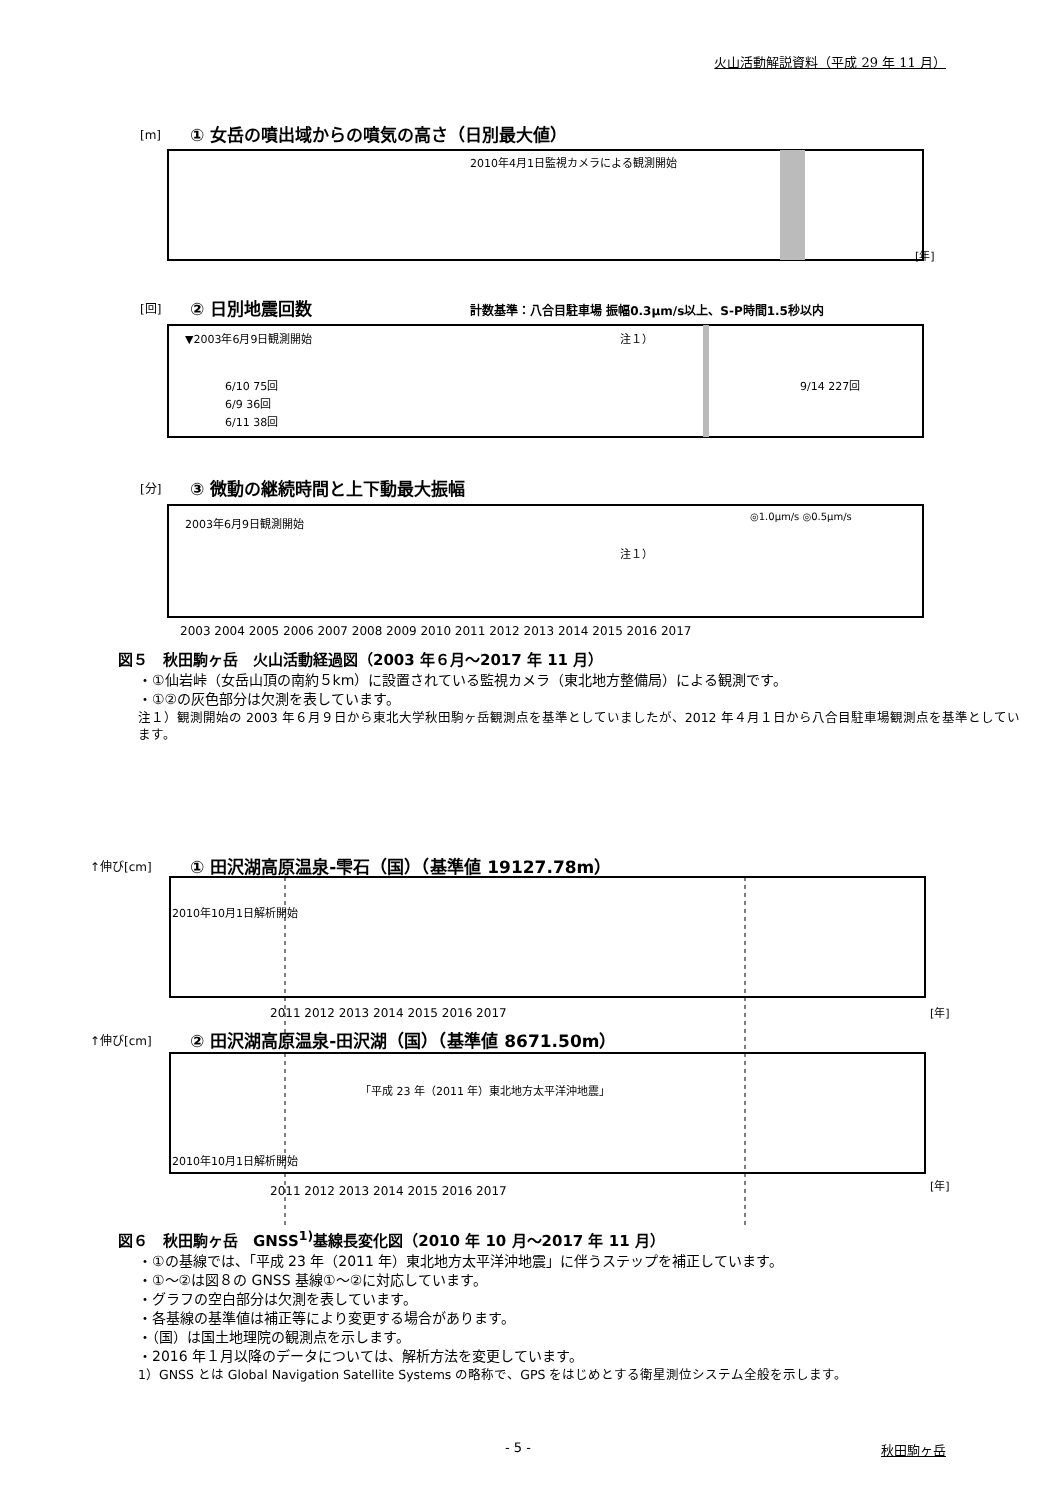火山活動解説資料（平成 29 年 11 月）
[m]
① 女岳の噴出域からの噴気の高さ（日別最大値）
2010年4月1日監視カメラによる観測開始
[年]
[回]
② 日別地震回数
計数基準：八合目駐車場 振幅0.3μm/s以上、S-P時間1.5秒以内
▼2003年6月9日観測開始
注１）
6/10 75回
6/9 36回
6/11 38回
9/14 227回
[分]
③ 微動の継続時間と上下動最大振幅
2003年6月9日観測開始
注１）
◎1.0μm/s ◎0.5μm/s
2003 2004 2005 2006 2007 2008 2009 2010 2011 2012 2013 2014 2015 2016 2017
図５　秋田駒ヶ岳　火山活動経過図（2003 年６月～2017 年 11 月）
・①仙岩峠（女岳山頂の南約５km）に設置されている監視カメラ（東北地方整備局）による観測です。
・①②の灰色部分は欠測を表しています。
注１）観測開始の 2003 年６月９日から東北大学秋田駒ヶ岳観測点を基準としていましたが、2012 年４月１日から八合目駐車場観測点を基準としています。
↑伸び[cm]
① 田沢湖高原温泉-雫石（国）（基準値 19127.78m）
2010年10月1日解析開始
2011 2012 2013 2014 2015 2016 2017
[年]
↑伸び[cm]
② 田沢湖高原温泉-田沢湖（国）（基準値 8671.50m）
「平成 23 年（2011 年）東北地方太平洋沖地震」
2010年10月1日解析開始
2011 2012 2013 2014 2015 2016 2017
[年]
図６　秋田駒ヶ岳　GNSS<sup>1)</sup>基線長変化図（2010 年 10 月～2017 年 11 月）
・①の基線では、「平成 23 年（2011 年）東北地方太平洋沖地震」に伴うステップを補正しています。
・①～②は図８の GNSS 基線①～②に対応しています。
・グラフの空白部分は欠測を表しています。
・各基線の基準値は補正等により変更する場合があります。
・（国）は国土地理院の観測点を示します。
・2016 年１月以降のデータについては、解析方法を変更しています。
1）GNSS とは Global Navigation Satellite Systems の略称で、GPS をはじめとする衛星測位システム全般を示します。
- 5 - 秋田駒ヶ岳